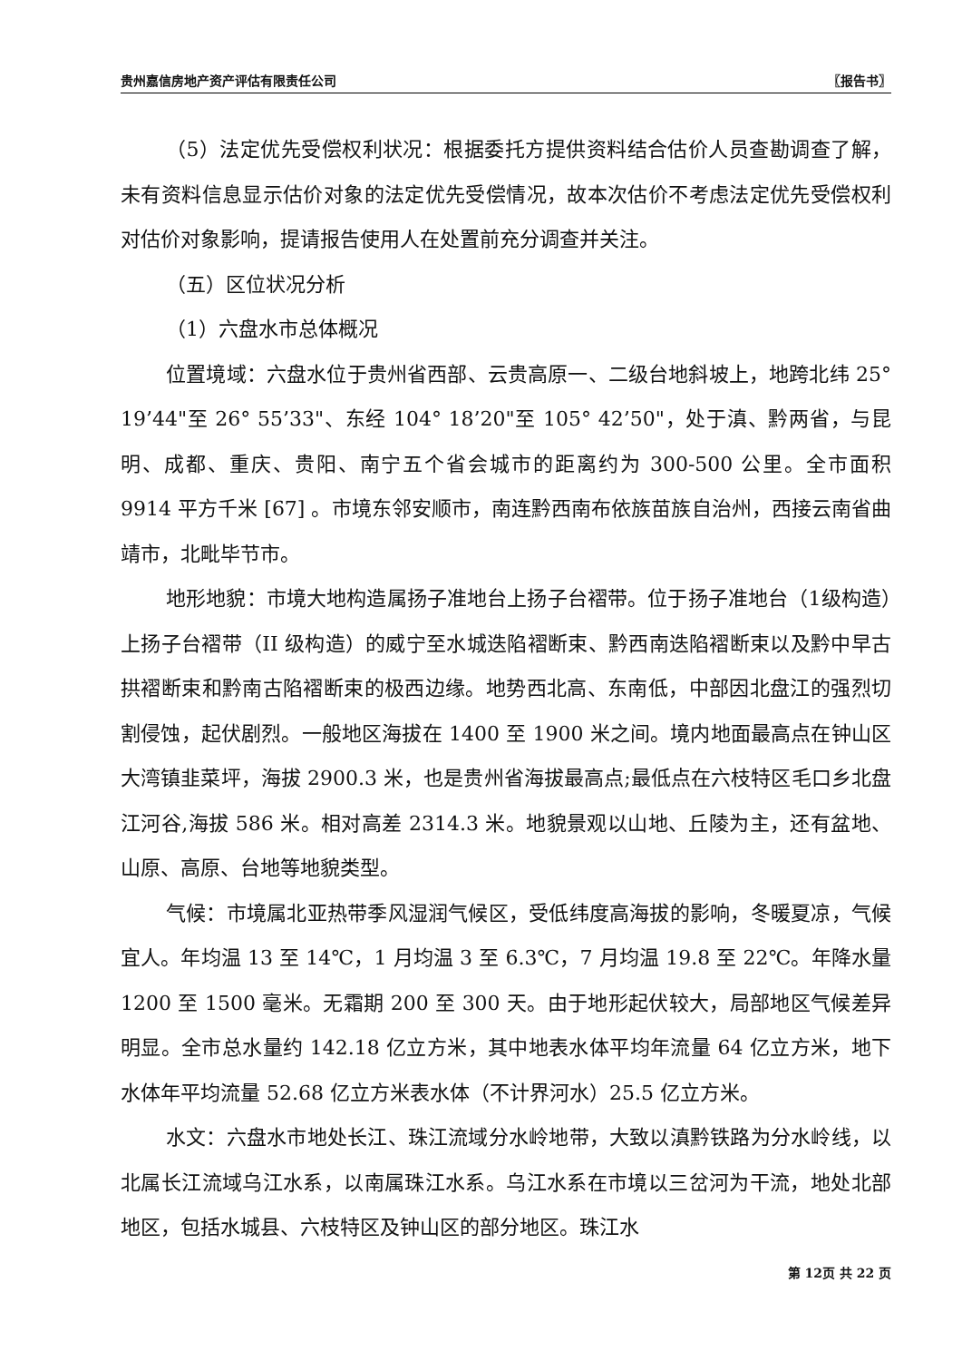贵州嘉信房地产资产评估有限责任公司 〖报告书〗
（5）法定优先受偿权利状况：根据委托方提供资料结合估价人员查勘调查了解，未有资料信息显示估价对象的法定优先受偿情况，故本次估价不考虑法定优先受偿权利对估价对象影响，提请报告使用人在处置前充分调查并关注。
（五）区位状况分析
（1）六盘水市总体概况
位置境域：六盘水位于贵州省西部、云贵高原一、二级台地斜坡上，地跨北纬 25° 19’44"至 26° 55’33"、东经 104° 18’20"至 105° 42’50"，处于滇、黔两省，与昆明、成都、重庆、贵阳、南宁五个省会城市的距离约为 300-500 公里。全市面积 9914 平方千米 [67] 。市境东邻安顺市，南连黔西南布依族苗族自治州，西接云南省曲靖市，北毗毕节市。
地形地貌：市境大地构造属扬子准地台上扬子台褶带。位于扬子准地台（1级构造）上扬子台褶带（II 级构造）的威宁至水城迭陷褶断束、黔西南迭陷褶断束以及黔中早古拱褶断束和黔南古陷褶断束的极西边缘。地势西北高、东南低，中部因北盘江的强烈切割侵蚀，起伏剧烈。一般地区海拔在 1400 至 1900 米之间。境内地面最高点在钟山区大湾镇韭菜坪，海拔 2900.3 米，也是贵州省海拔最高点;最低点在六枝特区毛口乡北盘江河谷,海拔 586 米。相对高差 2314.3 米。地貌景观以山地、丘陵为主，还有盆地、山原、高原、台地等地貌类型。
气候：市境属北亚热带季风湿润气候区，受低纬度高海拔的影响，冬暖夏凉，气候宜人。年均温 13 至 14℃，1 月均温 3 至 6.3℃，7 月均温 19.8 至 22℃。年降水量 1200 至 1500 毫米。无霜期 200 至 300 天。由于地形起伏较大，局部地区气候差异明显。全市总水量约 142.18 亿立方米，其中地表水体平均年流量 64 亿立方米，地下水体年平均流量 52.68 亿立方米表水体（不计界河水）25.5 亿立方米。
水文：六盘水市地处长江、珠江流域分水岭地带，大致以滇黔铁路为分水岭线，以北属长江流域乌江水系，以南属珠江水系。乌江水系在市境以三岔河为干流，地处北部地区，包括水城县、六枝特区及钟山区的部分地区。珠江水
第 12页 共 22 页